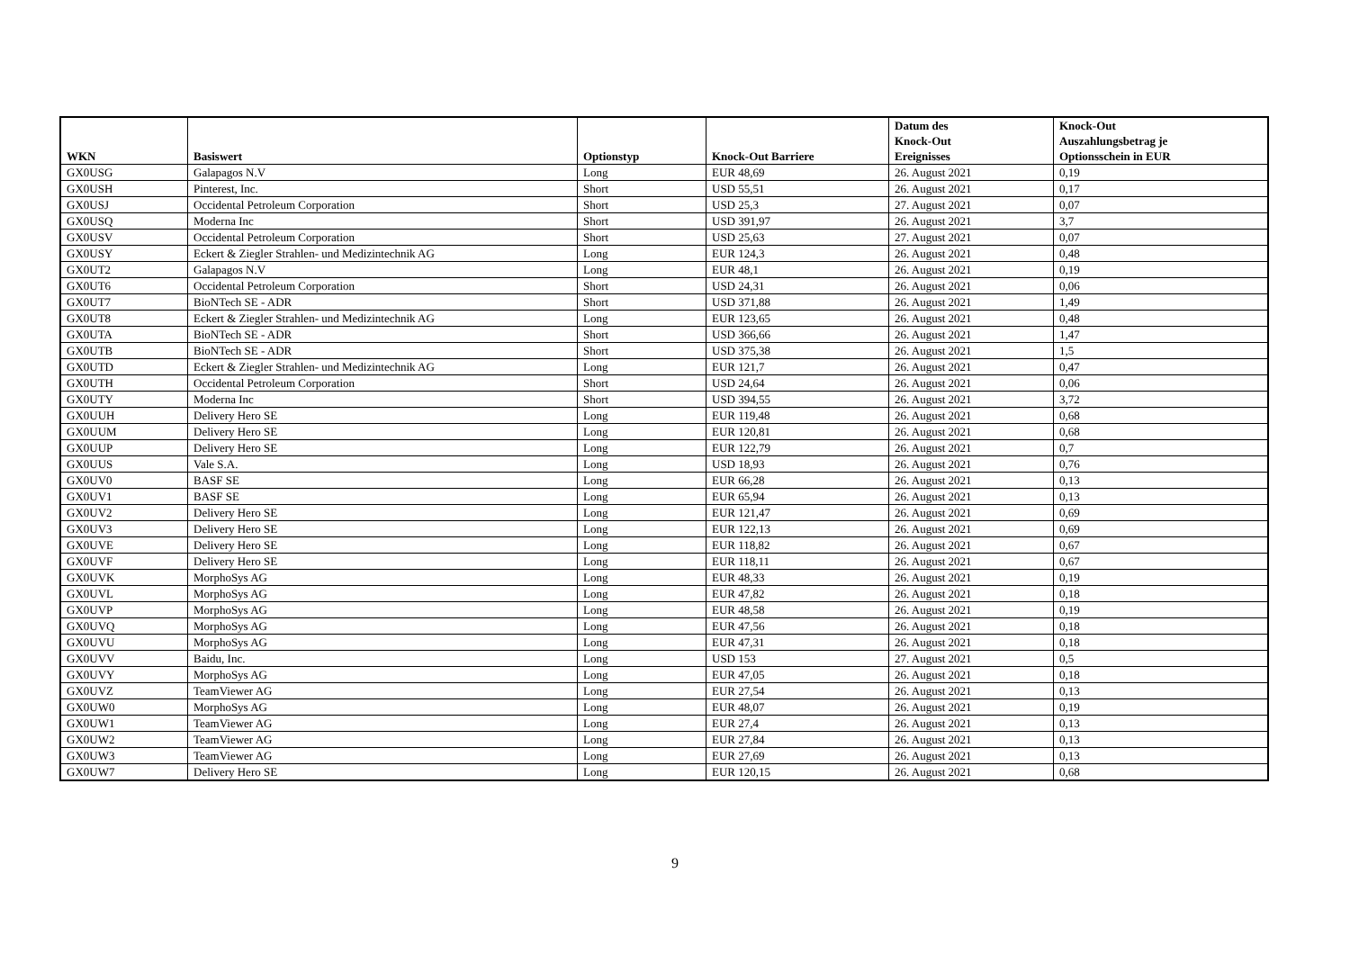| WKN | Basiswert | Optionstyp | Knock-Out Barriere | Datum des Knock-Out Ereignisses | Knock-Out Auszahlungsbetrag je Optionsschein in EUR |
| --- | --- | --- | --- | --- | --- |
| GX0USG | Galapagos N.V | Long | EUR 48,69 | 26. August 2021 | 0,19 |
| GX0USH | Pinterest, Inc. | Short | USD 55,51 | 26. August 2021 | 0,17 |
| GX0USJ | Occidental Petroleum Corporation | Short | USD 25,3 | 27. August 2021 | 0,07 |
| GX0USQ | Moderna Inc | Short | USD 391,97 | 26. August 2021 | 3,7 |
| GX0USV | Occidental Petroleum Corporation | Short | USD 25,63 | 27. August 2021 | 0,07 |
| GX0USY | Eckert & Ziegler Strahlen- und Medizintechnik AG | Long | EUR 124,3 | 26. August 2021 | 0,48 |
| GX0UT2 | Galapagos N.V | Long | EUR 48,1 | 26. August 2021 | 0,19 |
| GX0UT6 | Occidental Petroleum Corporation | Short | USD 24,31 | 26. August 2021 | 0,06 |
| GX0UT7 | BioNTech SE - ADR | Short | USD 371,88 | 26. August 2021 | 1,49 |
| GX0UT8 | Eckert & Ziegler Strahlen- und Medizintechnik AG | Long | EUR 123,65 | 26. August 2021 | 0,48 |
| GX0UTA | BioNTech SE - ADR | Short | USD 366,66 | 26. August 2021 | 1,47 |
| GX0UTB | BioNTech SE - ADR | Short | USD 375,38 | 26. August 2021 | 1,5 |
| GX0UTD | Eckert & Ziegler Strahlen- und Medizintechnik AG | Long | EUR 121,7 | 26. August 2021 | 0,47 |
| GX0UTH | Occidental Petroleum Corporation | Short | USD 24,64 | 26. August 2021 | 0,06 |
| GX0UTY | Moderna Inc | Short | USD 394,55 | 26. August 2021 | 3,72 |
| GX0UUH | Delivery Hero SE | Long | EUR 119,48 | 26. August 2021 | 0,68 |
| GX0UUM | Delivery Hero SE | Long | EUR 120,81 | 26. August 2021 | 0,68 |
| GX0UUP | Delivery Hero SE | Long | EUR 122,79 | 26. August 2021 | 0,7 |
| GX0UUS | Vale S.A. | Long | USD 18,93 | 26. August 2021 | 0,76 |
| GX0UV0 | BASF SE | Long | EUR 66,28 | 26. August 2021 | 0,13 |
| GX0UV1 | BASF SE | Long | EUR 65,94 | 26. August 2021 | 0,13 |
| GX0UV2 | Delivery Hero SE | Long | EUR 121,47 | 26. August 2021 | 0,69 |
| GX0UV3 | Delivery Hero SE | Long | EUR 122,13 | 26. August 2021 | 0,69 |
| GX0UVE | Delivery Hero SE | Long | EUR 118,82 | 26. August 2021 | 0,67 |
| GX0UVF | Delivery Hero SE | Long | EUR 118,11 | 26. August 2021 | 0,67 |
| GX0UVK | MorphoSys AG | Long | EUR 48,33 | 26. August 2021 | 0,19 |
| GX0UVL | MorphoSys AG | Long | EUR 47,82 | 26. August 2021 | 0,18 |
| GX0UVP | MorphoSys AG | Long | EUR 48,58 | 26. August 2021 | 0,19 |
| GX0UVQ | MorphoSys AG | Long | EUR 47,56 | 26. August 2021 | 0,18 |
| GX0UVU | MorphoSys AG | Long | EUR 47,31 | 26. August 2021 | 0,18 |
| GX0UVV | Baidu, Inc. | Long | USD 153 | 27. August 2021 | 0,5 |
| GX0UVY | MorphoSys AG | Long | EUR 47,05 | 26. August 2021 | 0,18 |
| GX0UVZ | TeamViewer AG | Long | EUR 27,54 | 26. August 2021 | 0,13 |
| GX0UW0 | MorphoSys AG | Long | EUR 48,07 | 26. August 2021 | 0,19 |
| GX0UW1 | TeamViewer AG | Long | EUR 27,4 | 26. August 2021 | 0,13 |
| GX0UW2 | TeamViewer AG | Long | EUR 27,84 | 26. August 2021 | 0,13 |
| GX0UW3 | TeamViewer AG | Long | EUR 27,69 | 26. August 2021 | 0,13 |
| GX0UW7 | Delivery Hero SE | Long | EUR 120,15 | 26. August 2021 | 0,68 |
9